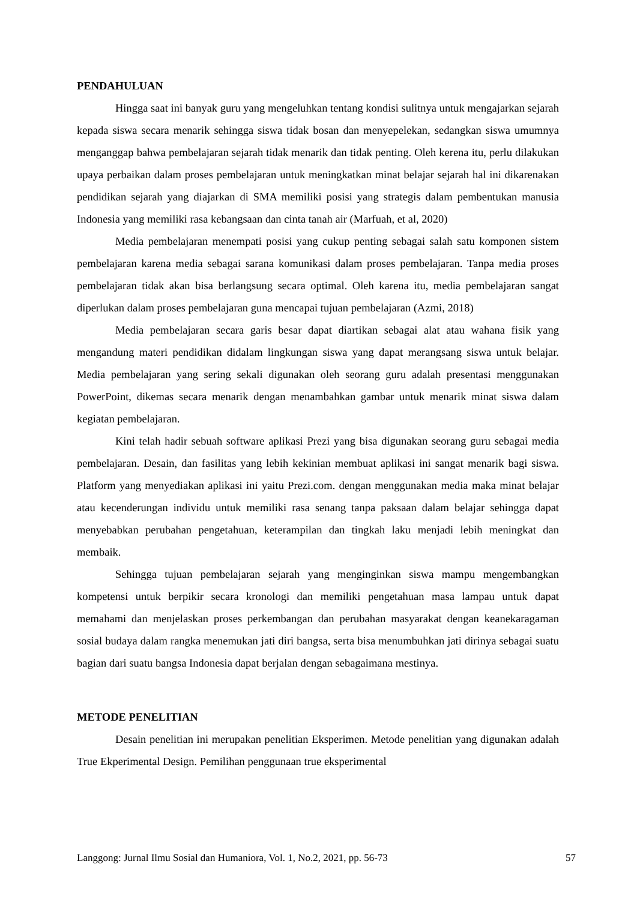PENDAHULUAN
Hingga saat ini banyak guru yang mengeluhkan tentang kondisi sulitnya untuk mengajarkan sejarah kepada siswa secara menarik sehingga siswa tidak bosan dan menyepelekan, sedangkan siswa umumnya menganggap bahwa pembelajaran sejarah tidak menarik dan tidak penting. Oleh kerena itu, perlu dilakukan upaya perbaikan dalam proses pembelajaran untuk meningkatkan minat belajar sejarah hal ini dikarenakan pendidikan sejarah yang diajarkan di SMA memiliki posisi yang strategis dalam pembentukan manusia Indonesia yang memiliki rasa kebangsaan dan cinta tanah air (Marfuah, et al, 2020)
Media pembelajaran menempati posisi yang cukup penting sebagai salah satu komponen sistem pembelajaran karena media sebagai sarana komunikasi dalam proses pembelajaran. Tanpa media proses pembelajaran tidak akan bisa berlangsung secara optimal. Oleh karena itu, media pembelajaran sangat diperlukan dalam proses pembelajaran guna mencapai tujuan pembelajaran (Azmi, 2018)
Media pembelajaran secara garis besar dapat diartikan sebagai alat atau wahana fisik yang mengandung materi pendidikan didalam lingkungan siswa yang dapat merangsang siswa untuk belajar. Media pembelajaran yang sering sekali digunakan oleh seorang guru adalah presentasi menggunakan PowerPoint, dikemas secara menarik dengan menambahkan gambar untuk menarik minat siswa dalam kegiatan pembelajaran.
Kini telah hadir sebuah software aplikasi Prezi yang bisa digunakan seorang guru sebagai media pembelajaran. Desain, dan fasilitas yang lebih kekinian membuat aplikasi ini sangat menarik bagi siswa. Platform yang menyediakan aplikasi ini yaitu Prezi.com. dengan menggunakan media maka minat belajar atau kecenderungan individu untuk memiliki rasa senang tanpa paksaan dalam belajar sehingga dapat menyebabkan perubahan pengetahuan, keterampilan dan tingkah laku menjadi lebih meningkat dan membaik.
Sehingga tujuan pembelajaran sejarah yang menginginkan siswa mampu mengembangkan kompetensi untuk berpikir secara kronologi dan memiliki pengetahuan masa lampau untuk dapat memahami dan menjelaskan proses perkembangan dan perubahan masyarakat dengan keanekaragaman sosial budaya dalam rangka menemukan jati diri bangsa, serta bisa menumbuhkan jati dirinya sebagai suatu bagian dari suatu bangsa Indonesia dapat berjalan dengan sebagaimana mestinya.
METODE PENELITIAN
Desain penelitian ini merupakan penelitian Eksperimen. Metode penelitian yang digunakan adalah True Ekperimental Design. Pemilihan penggunaan true eksperimental
Langgong: Jurnal Ilmu Sosial dan Humaniora, Vol. 1, No.2, 2021, pp. 56-73 57